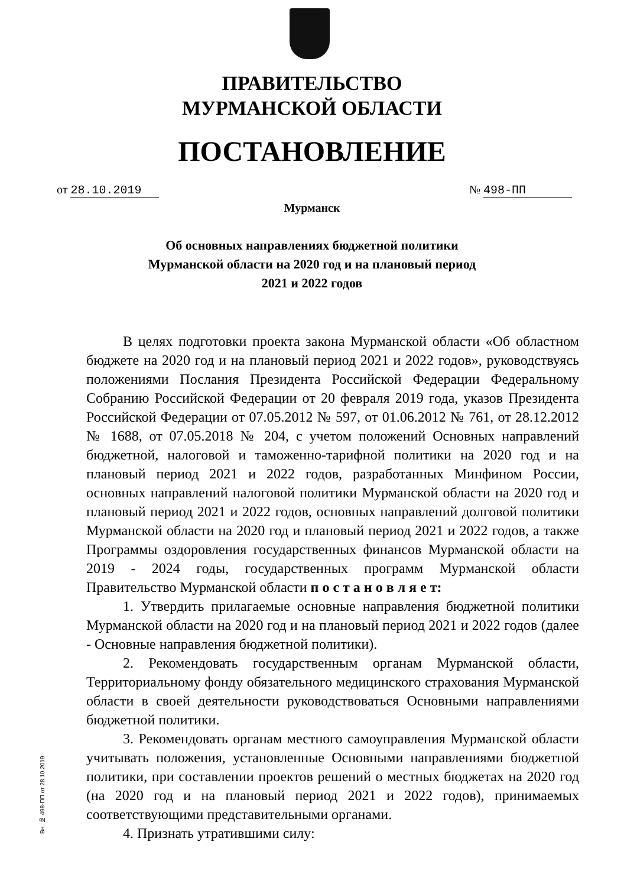ПРАВИТЕЛЬСТВО
МУРМАНСКОЙ ОБЛАСТИ
ПОСТАНОВЛЕНИЕ
от 28.10.2019 № 498-ПП
Мурманск
Об основных направлениях бюджетной политики
Мурманской области на 2020 год и на плановый период
2021 и 2022 годов
В целях подготовки проекта закона Мурманской области «Об областном бюджете на 2020 год и на плановый период 2021 и 2022 годов», руководствуясь положениями Послания Президента Российской Федерации Федеральному Собранию Российской Федерации от 20 февраля 2019 года, указов Президента Российской Федерации от 07.05.2012 № 597, от 01.06.2012 № 761, от 28.12.2012 № 1688, от 07.05.2018 № 204, с учетом положений Основных направлений бюджетной, налоговой и таможенно-тарифной политики на 2020 год и на плановый период 2021 и 2022 годов, разработанных Минфином России, основных направлений налоговой политики Мурманской области на 2020 год и плановый период 2021 и 2022 годов, основных направлений долговой политики Мурманской области на 2020 год и плановый период 2021 и 2022 годов, а также Программы оздоровления государственных финансов Мурманской области на 2019 - 2024 годы, государственных программ Мурманской области Правительство Мурманской области п о с т а н о в л я е т:
1. Утвердить прилагаемые основные направления бюджетной политики Мурманской области на 2020 год и на плановый период 2021 и 2022 годов (далее - Основные направления бюджетной политики).
2. Рекомендовать государственным органам Мурманской области, Территориальному фонду обязательного медицинского страхования Мурманской области в своей деятельности руководствоваться Основными направлениями бюджетной политики.
3. Рекомендовать органам местного самоуправления Мурманской области учитывать положения, установленные Основными направлениями бюджетной политики, при составлении проектов решений о местных бюджетах на 2020 год (на 2020 год и на плановый период 2021 и 2022 годов), принимаемых соответствующими представительными органами.
4. Признать утратившими силу:
Вн. № 498-ПП от 28.10.2019